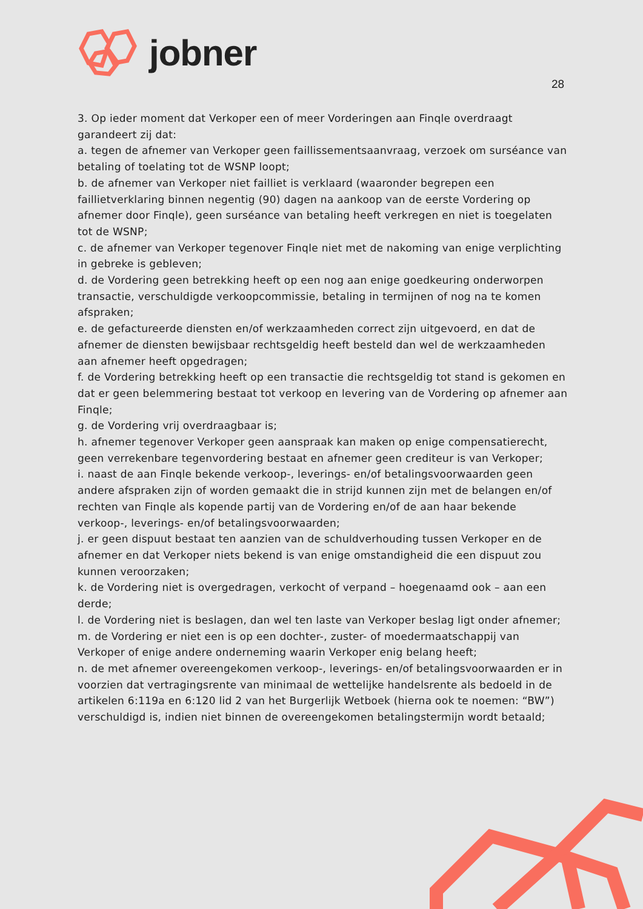jobner
28
3. Op ieder moment dat Verkoper een of meer Vorderingen aan Finqle overdraagt garandeert zij dat:
a. tegen de afnemer van Verkoper geen faillissementsaanvraag, verzoek om surséance van betaling of toelating tot de WSNP loopt;
b. de afnemer van Verkoper niet failliet is verklaard (waaronder begrepen een faillietverklaring binnen negentig (90) dagen na aankoop van de eerste Vordering op afnemer door Finqle), geen surséance van betaling heeft verkregen en niet is toegelaten tot de WSNP;
c. de afnemer van Verkoper tegenover Finqle niet met de nakoming van enige verplichting in gebreke is gebleven;
d. de Vordering geen betrekking heeft op een nog aan enige goedkeuring onderworpen transactie, verschuldigde verkoopcommissie, betaling in termijnen of nog na te komen afspraken;
e. de gefactureerde diensten en/of werkzaamheden correct zijn uitgevoerd, en dat de afnemer de diensten bewijsbaar rechtsgeldig heeft besteld dan wel de werkzaamheden aan afnemer heeft opgedragen;
f. de Vordering betrekking heeft op een transactie die rechtsgeldig tot stand is gekomen en dat er geen belemmering bestaat tot verkoop en levering van de Vordering op afnemer aan Finqle;
g. de Vordering vrij overdraagbaar is;
h. afnemer tegenover Verkoper geen aanspraak kan maken op enige compensatierecht, geen verrekenbare tegenvordering bestaat en afnemer geen crediteur is van Verkoper;
i. naast de aan Finqle bekende verkoop-, leverings- en/of betalingsvoorwaarden geen andere afspraken zijn of worden gemaakt die in strijd kunnen zijn met de belangen en/of rechten van Finqle als kopende partij van de Vordering en/of de aan haar bekende verkoop-, leverings- en/of betalingsvoorwaarden;
j. er geen dispuut bestaat ten aanzien van de schuldverhouding tussen Verkoper en de afnemer en dat Verkoper niets bekend is van enige omstandigheid die een dispuut zou kunnen veroorzaken;
k. de Vordering niet is overgedragen, verkocht of verpand – hoegenaamd ook – aan een derde;
l. de Vordering niet is beslagen, dan wel ten laste van Verkoper beslag ligt onder afnemer;
m. de Vordering er niet een is op een dochter-, zuster- of moedermaatschappij van Verkoper of enige andere onderneming waarin Verkoper enig belang heeft;
n. de met afnemer overeengekomen verkoop-, leverings- en/of betalingsvoorwaarden er in voorzien dat vertragingsrente van minimaal de wettelijke handelsrente als bedoeld in de artikelen 6:119a en 6:120 lid 2 van het Burgerlijk Wetboek (hierna ook te noemen: “BW”) verschuldigd is, indien niet binnen de overeengekomen betalingstermijn wordt betaald;